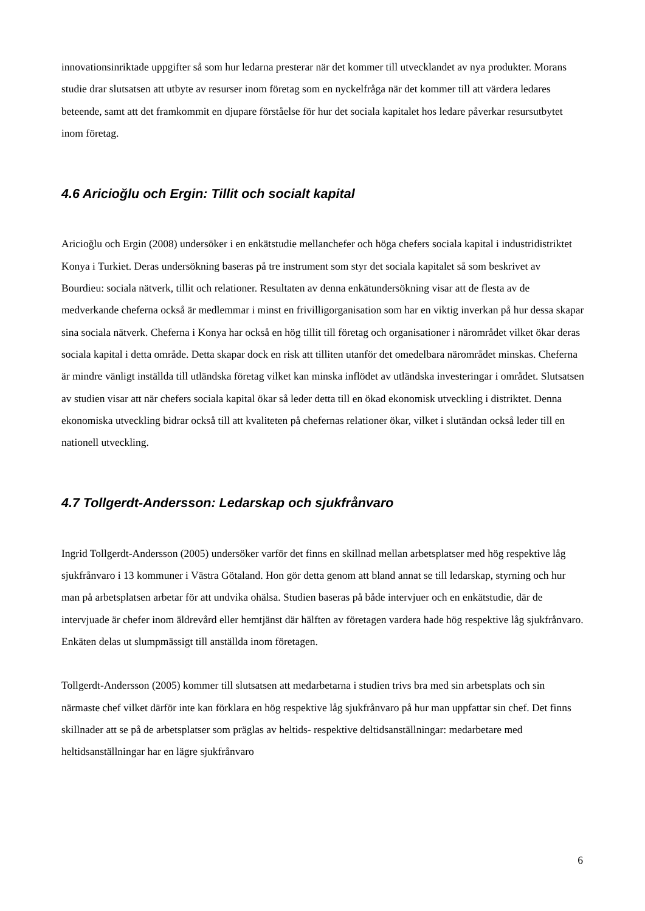innovationsinriktade uppgifter så som hur ledarna presterar när det kommer till utvecklandet av nya produkter. Morans studie drar slutsatsen att utbyte av resurser inom företag som en nyckelfråga när det kommer till att värdera ledares beteende, samt att det framkommit en djupare förståelse för hur det sociala kapitalet hos ledare påverkar resursutbytet inom företag.
4.6 Aricioğlu och Ergin: Tillit och socialt kapital
Aricioğlu och Ergin (2008) undersöker i en enkätstudie mellanchefer och höga chefers sociala kapital i industridistriktet Konya i Turkiet. Deras undersökning baseras på tre instrument som styr det sociala kapitalet så som beskrivet av Bourdieu: sociala nätverk, tillit och relationer. Resultaten av denna enkätundersökning visar att de flesta av de medverkande cheferna också är medlemmar i minst en frivilligorganisation som har en viktig inverkan på hur dessa skapar sina sociala nätverk. Cheferna i Konya har också en hög tillit till företag och organisationer i närområdet vilket ökar deras sociala kapital i detta område. Detta skapar dock en risk att tilliten utanför det omedelbara närområdet minskas. Cheferna är mindre vänligt inställda till utländska företag vilket kan minska inflödet av utländska investeringar i området. Slutsatsen av studien visar att när chefers sociala kapital ökar så leder detta till en ökad ekonomisk utveckling i distriktet. Denna ekonomiska utveckling bidrar också till att kvaliteten på chefernas relationer ökar, vilket i slutändan också leder till en nationell utveckling.
4.7 Tollgerdt-Andersson: Ledarskap och sjukfrånvaro
Ingrid Tollgerdt-Andersson (2005) undersöker varför det finns en skillnad mellan arbetsplatser med hög respektive låg sjukfrånvaro i 13 kommuner i Västra Götaland. Hon gör detta genom att bland annat se till ledarskap, styrning och hur man på arbetsplatsen arbetar för att undvika ohälsa. Studien baseras på både intervjuer och en enkätstudie, där de intervjuade är chefer inom äldrevård eller hemtjänst där hälften av företagen vardera hade hög respektive låg sjukfrånvaro. Enkäten delas ut slumpmässigt till anställda inom företagen.
Tollgerdt-Andersson (2005) kommer till slutsatsen att medarbetarna i studien trivs bra med sin arbetsplats och sin närmaste chef vilket därför inte kan förklara en hög respektive låg sjukfrånvaro på hur man uppfattar sin chef. Det finns skillnader att se på de arbetsplatser som präglas av heltids- respektive deltidsanställningar: medarbetare med heltidsanställningar har en lägre sjukfrånvaro
6